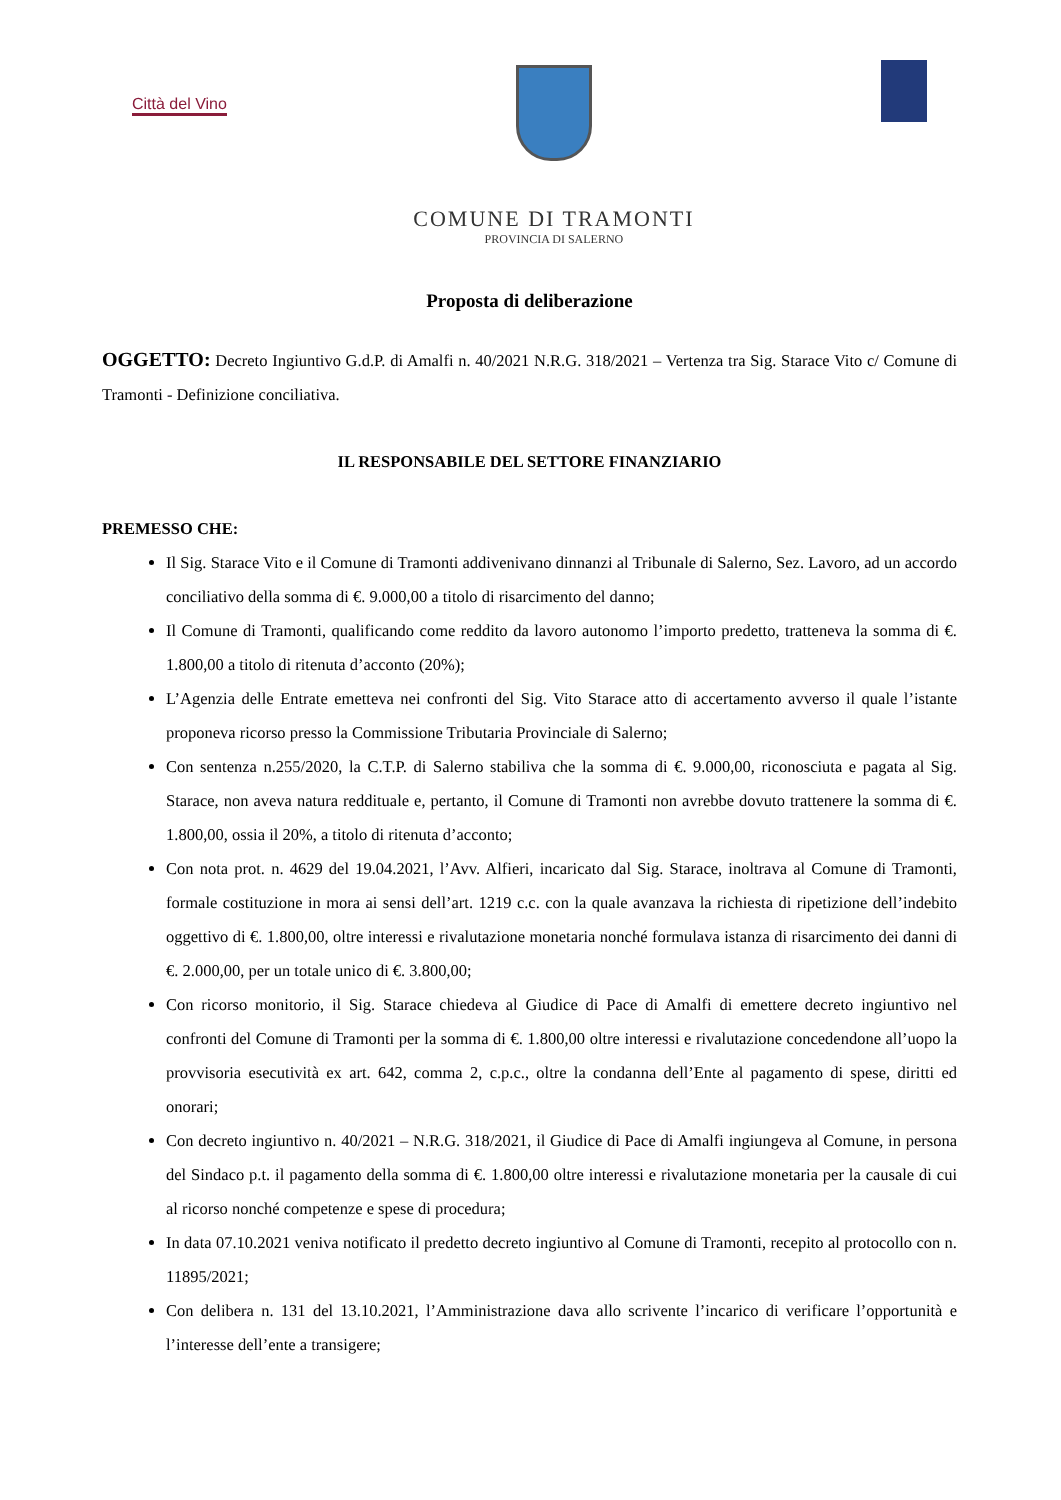Città del Vino
COMUNE DI TRAMONTI
PROVINCIA DI SALERNO
Proposta di deliberazione
OGGETTO: Decreto Ingiuntivo G.d.P. di Amalfi n. 40/2021 N.R.G. 318/2021 – Vertenza tra Sig. Starace Vito c/ Comune di Tramonti - Definizione conciliativa.
IL RESPONSABILE DEL SETTORE FINANZIARIO
PREMESSO CHE:
Il Sig. Starace Vito e il Comune di Tramonti addivenivano dinnanzi al Tribunale di Salerno, Sez. Lavoro, ad un accordo conciliativo della somma di €. 9.000,00 a titolo di risarcimento del danno;
Il Comune di Tramonti, qualificando come reddito da lavoro autonomo l’importo predetto, tratteneva la somma di €. 1.800,00 a titolo di ritenuta d’acconto (20%);
L’Agenzia delle Entrate emetteva nei confronti del Sig. Vito Starace atto di accertamento avverso il quale l’istante proponeva ricorso presso la Commissione Tributaria Provinciale di Salerno;
Con sentenza n.255/2020, la C.T.P. di Salerno stabiliva che la somma di €. 9.000,00, riconosciuta e pagata al Sig. Starace, non aveva natura reddituale e, pertanto, il Comune di Tramonti non avrebbe dovuto trattenere la somma di €. 1.800,00, ossia il 20%, a titolo di ritenuta d’acconto;
Con nota prot. n. 4629 del 19.04.2021, l’Avv. Alfieri, incaricato dal Sig. Starace, inoltrava al Comune di Tramonti, formale costituzione in mora ai sensi dell’art. 1219 c.c. con la quale avanzava la richiesta di ripetizione dell’indebito oggettivo di €. 1.800,00, oltre interessi e rivalutazione monetaria nonché formulava istanza di risarcimento dei danni di €. 2.000,00, per un totale unico di €. 3.800,00;
Con ricorso monitorio, il Sig. Starace chiedeva al Giudice di Pace di Amalfi di emettere decreto ingiuntivo nel confronti del Comune di Tramonti per la somma di €. 1.800,00 oltre interessi e rivalutazione concedendone all’uopo la provvisoria esecutività ex art. 642, comma 2, c.p.c., oltre la condanna dell’Ente al pagamento di spese, diritti ed onorari;
Con decreto ingiuntivo n. 40/2021 – N.R.G. 318/2021, il Giudice di Pace di Amalfi ingiungeva al Comune, in persona del Sindaco p.t. il pagamento della somma di €. 1.800,00 oltre interessi e rivalutazione monetaria per la causale di cui al ricorso nonché competenze e spese di procedura;
In data 07.10.2021 veniva notificato il predetto decreto ingiuntivo al Comune di Tramonti, recepito al protocollo con n. 11895/2021;
Con delibera n. 131 del 13.10.2021, l’Amministrazione dava allo scrivente l’incarico di verificare l’opportunità e l’interesse dell’ente a transigere;